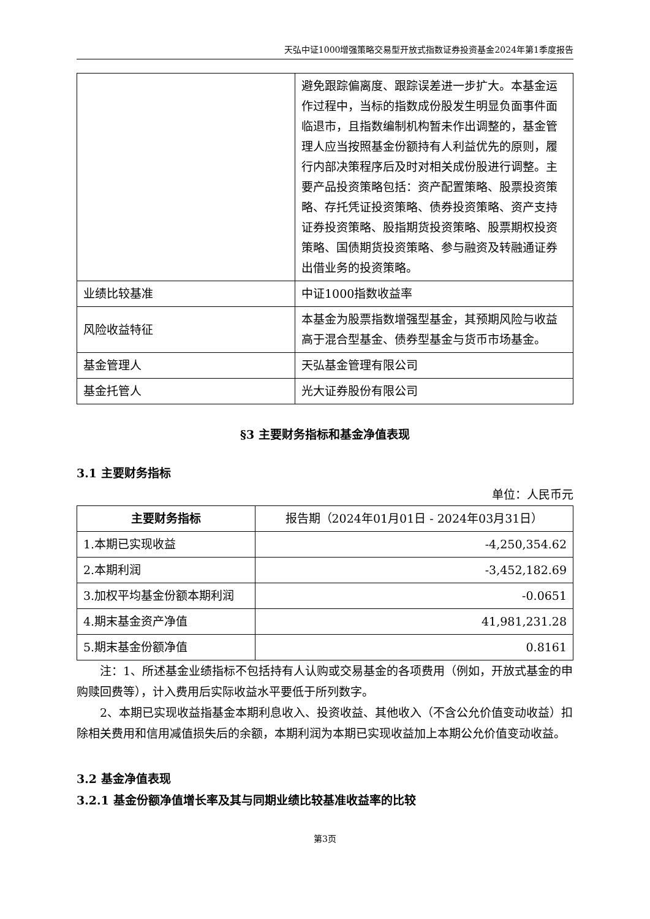天弘中证1000增强策略交易型开放式指数证券投资基金2024年第1季度报告
| | 避免跟踪偏离度、跟踪误差进一步扩大。本基金运作过程中，当标的指数成份股发生明显负面事件面临退市，且指数编制机构暂未作出调整的，基金管理人应当按照基金份额持有人利益优先的原则，履行内部决策程序后及时对相关成份股进行调整。主要产品投资策略包括：资产配置策略、股票投资策略、存托凭证投资策略、债券投资策略、资产支持证券投资策略、股指期货投资策略、股票期权投资策略、国债期货投资策略、参与融资及转融通证券出借业务的投资策略。 |
| 业绩比较基准 | 中证1000指数收益率 |
| 风险收益特征 | 本基金为股票指数增强型基金，其预期风险与收益高于混合型基金、债券型基金与货币市场基金。 |
| 基金管理人 | 天弘基金管理有限公司 |
| 基金托管人 | 光大证券股份有限公司 |
§3 主要财务指标和基金净值表现
3.1 主要财务指标
单位：人民币元
| 主要财务指标 | 报告期（2024年01月01日 - 2024年03月31日） |
| 1.本期已实现收益 | -4,250,354.62 |
| 2.本期利润 | -3,452,182.69 |
| 3.加权平均基金份额本期利润 | -0.0651 |
| 4.期末基金资产净值 | 41,981,231.28 |
| 5.期末基金份额净值 | 0.8161 |
注：1、所述基金业绩指标不包括持有人认购或交易基金的各项费用（例如，开放式基金的申购赎回费等），计入费用后实际收益水平要低于所列数字。
2、本期已实现收益指基金本期利息收入、投资收益、其他收入（不含公允价值变动收益）扣除相关费用和信用减值损失后的余额，本期利润为本期已实现收益加上本期公允价值变动收益。
3.2 基金净值表现
3.2.1 基金份额净值增长率及其与同期业绩比较基准收益率的比较
第3页